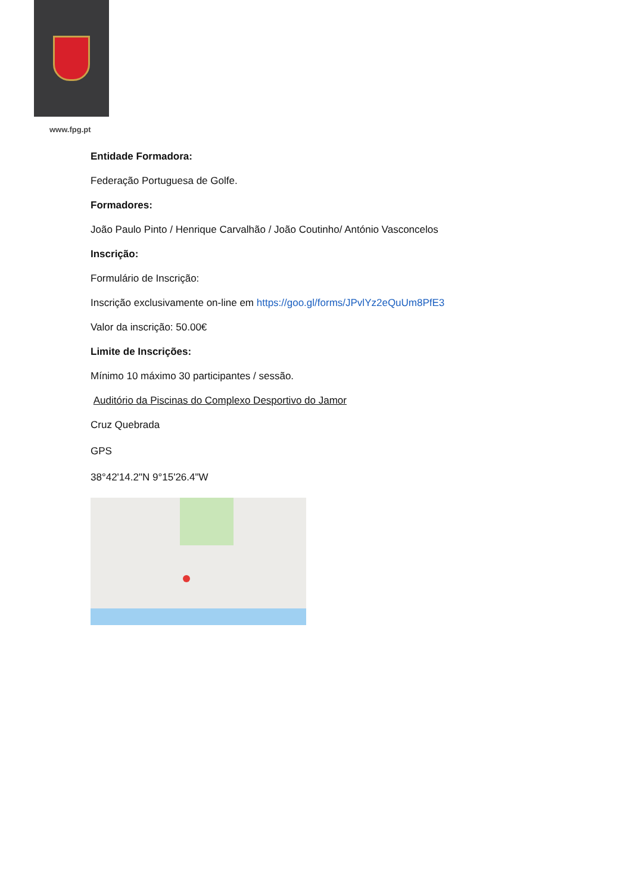www.fpg.pt
Entidade Formadora:
Federação Portuguesa de Golfe.
Formadores:
João Paulo Pinto / Henrique Carvalhão / João Coutinho/ António Vasconcelos
Inscrição:
Formulário de Inscrição:
Inscrição exclusivamente on-line em https://goo.gl/forms/JPvlYz2eQuUm8PfE3
Valor da inscrição: 50.00€
Limite de Inscrições:
Mínimo 10 máximo 30 participantes / sessão.
Auditório da Piscinas do Complexo Desportivo do Jamor
Cruz Quebrada
GPS
38°42'14.2"N 9°15'26.4"W